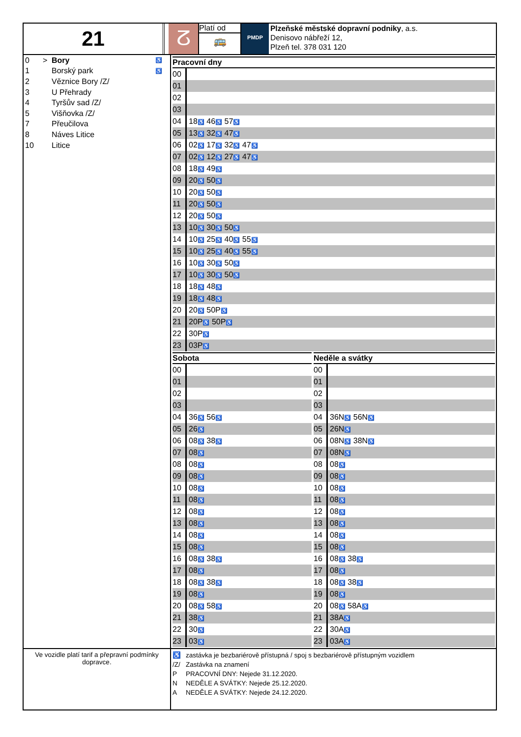21
ⵒ
Platí od
🚌
PMDP
Plzeňské městské dopravní podniky, a.s.
Denisovo nábřeží 12,
Plzeň tel. 378 031 120
| 0 | > | Bory | ♿ |
| 1 | | Borský park | ♿ |
| 2 | | Věznice Bory /Z/ | |
| 3 | | U Přehrady | |
| 4 | | Tyršův sad /Z/ | |
| 5 | | Višňovka /Z/ | |
| 7 | | Přeučilova | |
| 8 | | Náves Litice | |
| 10 | | Litice | |
| Pracovní dny | |
| --- | --- |
| 00 | |
| 01 | |
| 02 | |
| 03 | |
| 04 | 18 ♿ 46 ♿ 57 ♿ |
| 05 | 13 ♿ 32 ♿ 47 ♿ |
| 06 | 02 ♿ 17 ♿ 32 ♿ 47 ♿ |
| 07 | 02 ♿ 12 ♿ 27 ♿ 47 ♿ |
| 08 | 18 ♿ 49 ♿ |
| 09 | 20 ♿ 50 ♿ |
| 10 | 20 ♿ 50 ♿ |
| 11 | 20 ♿ 50 ♿ |
| 12 | 20 ♿ 50 ♿ |
| 13 | 10 ♿ 30 ♿ 50 ♿ |
| 14 | 10 ♿ 25 ♿ 40 ♿ 55 ♿ |
| 15 | 10 ♿ 25 ♿ 40 ♿ 55 ♿ |
| 16 | 10 ♿ 30 ♿ 50 ♿ |
| 17 | 10 ♿ 30 ♿ 50 ♿ |
| 18 | 18 ♿ 48 ♿ |
| 19 | 18 ♿ 48 ♿ |
| 20 | 20 ♿ 50P ♿ |
| 21 | 20P ♿ 50P ♿ |
| 22 | 30P ♿ |
| 23 | 03P ♿ |
| Sobota | |
| --- | --- |
| 00 | |
| 01 | |
| 02 | |
| 03 | |
| 04 | 36 ♿ 56 ♿ |
| 05 | 26 ♿ |
| 06 | 08 ♿ 38 ♿ |
| 07 | 08 ♿ |
| 08 | 08 ♿ |
| 09 | 08 ♿ |
| 10 | 08 ♿ |
| 11 | 08 ♿ |
| 12 | 08 ♿ |
| 13 | 08 ♿ |
| 14 | 08 ♿ |
| 15 | 08 ♿ |
| 16 | 08 ♿ 38 ♿ |
| 17 | 08 ♿ |
| 18 | 08 ♿ 38 ♿ |
| 19 | 08 ♿ |
| 20 | 08 ♿ 58 ♿ |
| 21 | 38 ♿ |
| 22 | 30 ♿ |
| 23 | 03 ♿ |
| Neděle a svátky | |
| --- | --- |
| 00 | |
| 01 | |
| 02 | |
| 03 | |
| 04 | 36N ♿ 56N ♿ |
| 05 | 26N ♿ |
| 06 | 08N ♿ 38N ♿ |
| 07 | 08N ♿ |
| 08 | 08 ♿ |
| 09 | 08 ♿ |
| 10 | 08 ♿ |
| 11 | 08 ♿ |
| 12 | 08 ♿ |
| 13 | 08 ♿ |
| 14 | 08 ♿ |
| 15 | 08 ♿ |
| 16 | 08 ♿ 38 ♿ |
| 17 | 08 ♿ |
| 18 | 08 ♿ 38 ♿ |
| 19 | 08 ♿ |
| 20 | 08 ♿ 58A ♿ |
| 21 | 38A ♿ |
| 22 | 30A ♿ |
| 23 | 03A ♿ |
Ve vozidle platí tarif a přepravní podmínky dopravce.
| ♿ | zastávka je bezbariérově přístupná / spoj s bezbariérově přístupným vozidlem |
| /Z/ | Zastávka na znamení |
| P | PRACOVNÍ DNY: Nejede 31.12.2020. |
| N | NEDĚLE A SVÁTKY: Nejede 25.12.2020. |
| A | NEDĚLE A SVÁTKY: Nejede 24.12.2020. |